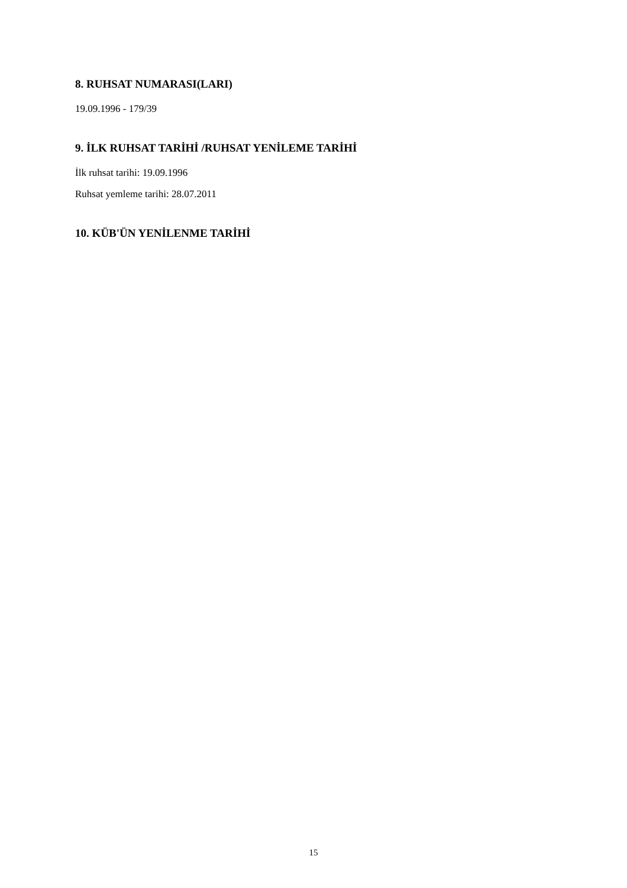8. RUHSAT NUMARASI(LARI)
19.09.1996 - 179/39
9. İLK RUHSAT TARİHİ /RUHSAT YENİLEME TARİHİ
İlk ruhsat tarihi: 19.09.1996
Ruhsat yemleme tarihi: 28.07.2011
10. KÜB'ÜN YENİLENME TARİHİ
15